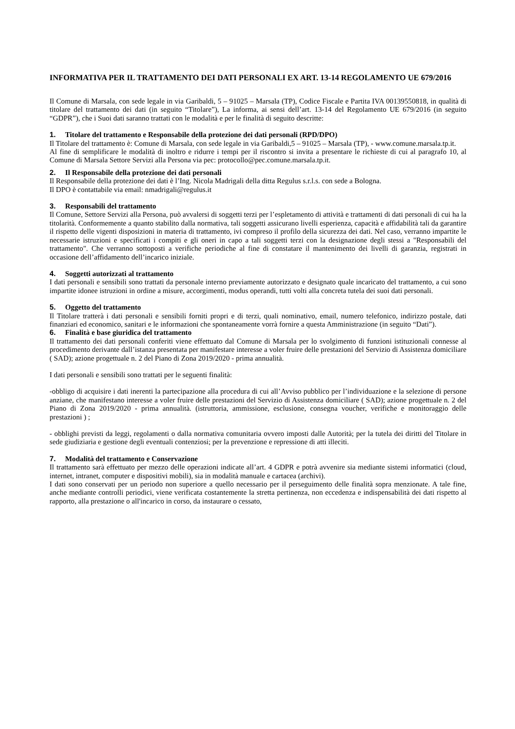INFORMATIVA PER IL TRATTAMENTO DEI DATI PERSONALI EX ART. 13-14 REGOLAMENTO UE 679/2016
Il Comune di Marsala, con sede legale in via Garibaldi, 5 – 91025 – Marsala (TP), Codice Fiscale e Partita IVA 00139550818, in qualità di titolare del trattamento dei dati (in seguito “Titolare”), La informa, ai sensi dell’art. 13-14 del Regolamento UE 679/2016 (in seguito “GDPR”), che i Suoi dati saranno trattati con le modalità e per le finalità di seguito descritte:
1. Titolare del trattamento e Responsabile della protezione dei dati personali (RPD/DPO)
Il Titolare del trattamento è: Comune di Marsala, con sede legale in via Garibaldi,5 – 91025 – Marsala (TP), - www.comune.marsala.tp.it.
Al fine di semplificare le modalità di inoltro e ridurre i tempi per il riscontro si invita a presentare le richieste di cui al paragrafo 10, al Comune di Marsala Settore Servizi alla Persona via pec: protocollo@pec.comune.marsala.tp.it.
2. Il Responsabile della protezione dei dati personali
Il Responsabile della protezione dei dati è l’Ing. Nicola Madrigali della ditta Regulus s.r.l.s. con sede a Bologna.
Il DPO è contattabile via email: nmadrigali@regulus.it
3. Responsabili del trattamento
Il Comune, Settore Servizi alla Persona, può avvalersi di soggetti terzi per l’espletamento di attività e trattamenti di dati personali di cui ha la titolarità. Conformemente a quanto stabilito dalla normativa, tali soggetti assicurano livelli esperienza, capacità e affidabilità tali da garantire il rispetto delle vigenti disposizioni in materia di trattamento, ivi compreso il profilo della sicurezza dei dati. Nel caso, verranno impartite le necessarie istruzioni e specificati i compiti e gli oneri in capo a tali soggetti terzi con la designazione degli stessi a "Responsabili del trattamento". Che verranno sottoposti a verifiche periodiche al fine di constatare il mantenimento dei livelli di garanzia, registrati in occasione dell’affidamento dell’incarico iniziale.
4. Soggetti autorizzati al trattamento
I dati personali e sensibili sono trattati da personale interno previamente autorizzato e designato quale incaricato del trattamento, a cui sono impartite idonee istruzioni in ordine a misure, accorgimenti, modus operandi, tutti volti alla concreta tutela dei suoi dati personali.
5. Oggetto del trattamento
Il Titolare tratterà i dati personali e sensibili forniti propri e di terzi, quali nominativo, email, numero telefonico, indirizzo postale, dati finanziari ed economico, sanitari e le informazioni che spontaneamente vorrà fornire a questa Amministrazione (in seguito “Dati”).
6. Finalità e base giuridica del trattamento
Il trattamento dei dati personali conferiti viene effettuato dal Comune di Marsala per lo svolgimento di funzioni istituzionali connesse al procedimento derivante dall’istanza presentata per manifestare interesse a voler fruire delle prestazioni del Servizio di Assistenza domiciliare ( SAD); azione progettuale n. 2 del Piano di Zona 2019/2020 - prima annualità.
I dati personali e sensibili sono trattati per le seguenti finalità:
-obbligo di acquisire i dati inerenti la partecipazione alla procedura di cui all’Avviso pubblico per l’individuazione e la selezione di persone anziane, che manifestano interesse a voler fruire delle prestazioni del Servizio di Assistenza domiciliare ( SAD); azione progettuale n. 2 del Piano di Zona 2019/2020 - prima annualità. (istruttoria, ammissione, esclusione, consegna voucher, verifiche e monitoraggio delle prestazioni ) ;
- obblighi previsti da leggi, regolamenti o dalla normativa comunitaria ovvero imposti dalle Autorità; per la tutela dei diritti del Titolare in sede giudiziaria e gestione degli eventuali contenziosi; per la prevenzione e repressione di atti illeciti.
7. Modalità del trattamento e Conservazione
Il trattamento sarà effettuato per mezzo delle operazioni indicate all’art. 4 GDPR e potrà avvenire sia mediante sistemi informatici (cloud, internet, intranet, computer e dispositivi mobili), sia in modalità manuale e cartacea (archivi).
I dati sono conservati per un periodo non superiore a quello necessario per il perseguimento delle finalità sopra menzionate. A tale fine, anche mediante controlli periodici, viene verificata costantemente la stretta pertinenza, non eccedenza e indispensabilità dei dati rispetto al rapporto, alla prestazione o all'incarico in corso, da instaurare o cessato,